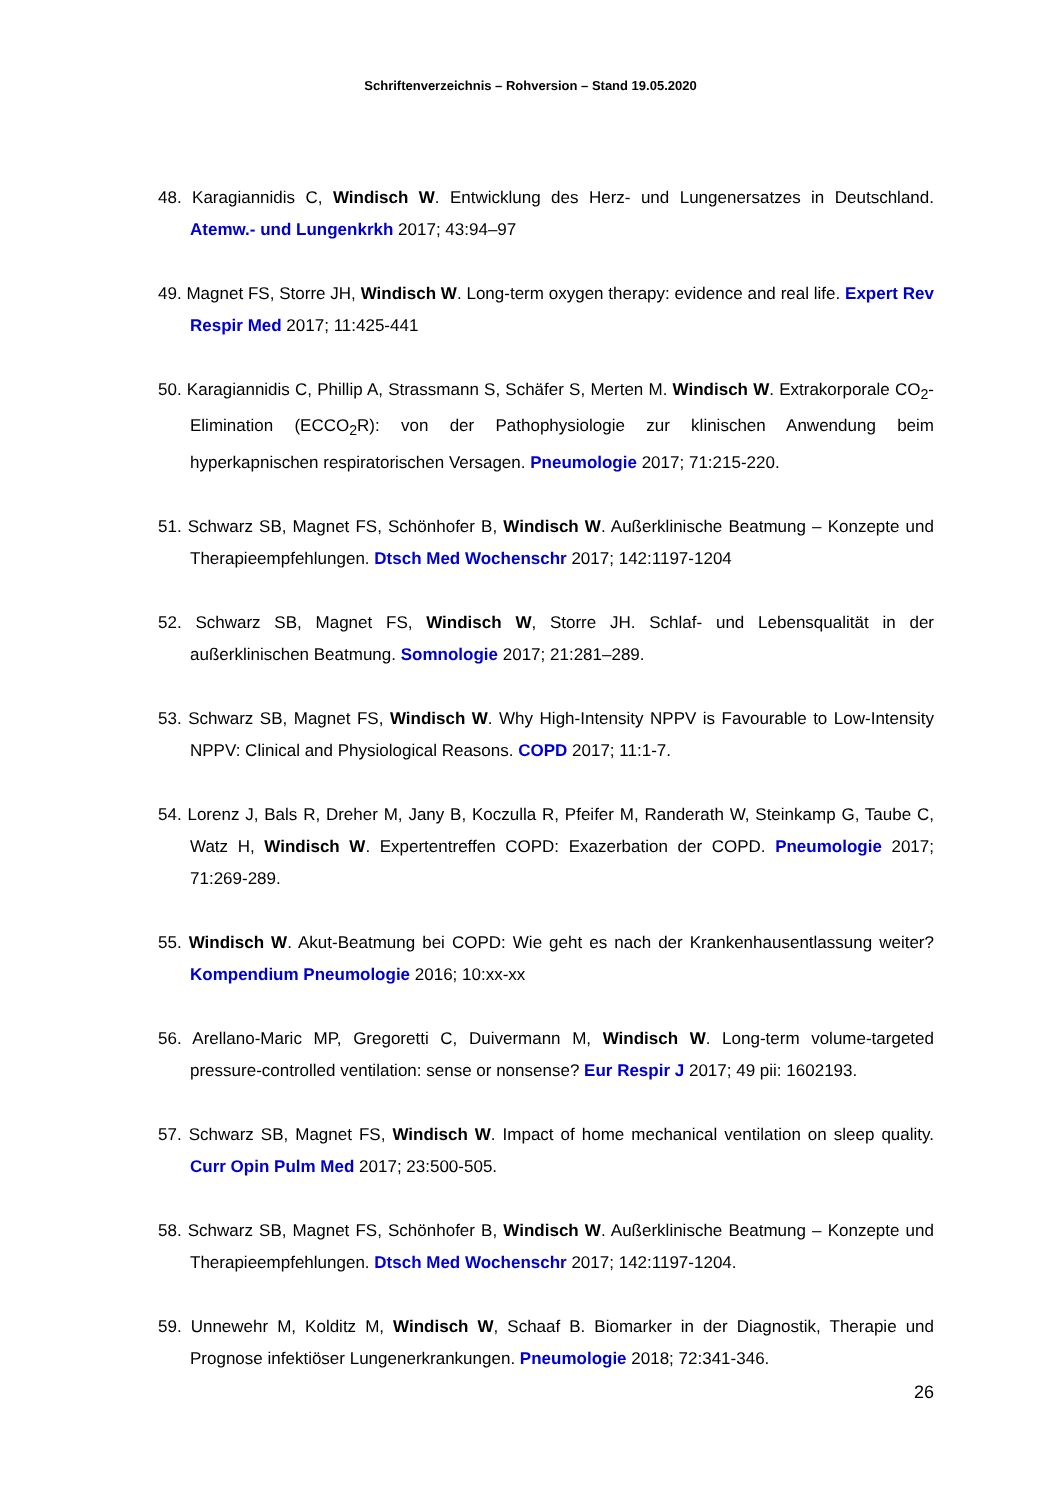Schriftenverzeichnis – Rohversion – Stand 19.05.2020
48. Karagiannidis C, Windisch W. Entwicklung des Herz- und Lungenersatzes in Deutschland. Atemw.- und Lungenkrkh 2017; 43:94–97
49. Magnet FS, Storre JH, Windisch W. Long-term oxygen therapy: evidence and real life. Expert Rev Respir Med 2017; 11:425-441
50. Karagiannidis C, Phillip A, Strassmann S, Schäfer S, Merten M. Windisch W. Extrakorporale CO<sub>2</sub>-Elimination (ECCO<sub>2</sub>R): von der Pathophysiologie zur klinischen Anwendung beim hyperkapnischen respiratorischen Versagen. Pneumologie 2017; 71:215-220.
51. Schwarz SB, Magnet FS, Schönhofer B, Windisch W. Außerklinische Beatmung – Konzepte und Therapieempfehlungen. Dtsch Med Wochenschr 2017; 142:1197-1204
52. Schwarz SB, Magnet FS, Windisch W, Storre JH. Schlaf- und Lebensqualität in der außerklinischen Beatmung. Somnologie 2017; 21:281–289.
53. Schwarz SB, Magnet FS, Windisch W. Why High-Intensity NPPV is Favourable to Low-Intensity NPPV: Clinical and Physiological Reasons. COPD 2017; 11:1-7.
54. Lorenz J, Bals R, Dreher M, Jany B, Koczulla R, Pfeifer M, Randerath W, Steinkamp G, Taube C, Watz H, Windisch W. Expertentreffen COPD: Exazerbation der COPD. Pneumologie 2017; 71:269-289.
55. Windisch W. Akut-Beatmung bei COPD: Wie geht es nach der Krankenhausentlassung weiter? Kompendium Pneumologie 2016; 10:xx-xx
56. Arellano-Maric MP, Gregoretti C, Duivermann M, Windisch W. Long-term volume-targeted pressure-controlled ventilation: sense or nonsense? Eur Respir J 2017; 49 pii: 1602193.
57. Schwarz SB, Magnet FS, Windisch W. Impact of home mechanical ventilation on sleep quality. Curr Opin Pulm Med 2017; 23:500-505.
58. Schwarz SB, Magnet FS, Schönhofer B, Windisch W. Außerklinische Beatmung – Konzepte und Therapieempfehlungen. Dtsch Med Wochenschr 2017; 142:1197-1204.
59. Unnewehr M, Kolditz M, Windisch W, Schaaf B. Biomarker in der Diagnostik, Therapie und Prognose infektiöser Lungenerkrankungen. Pneumologie 2018; 72:341-346.
26